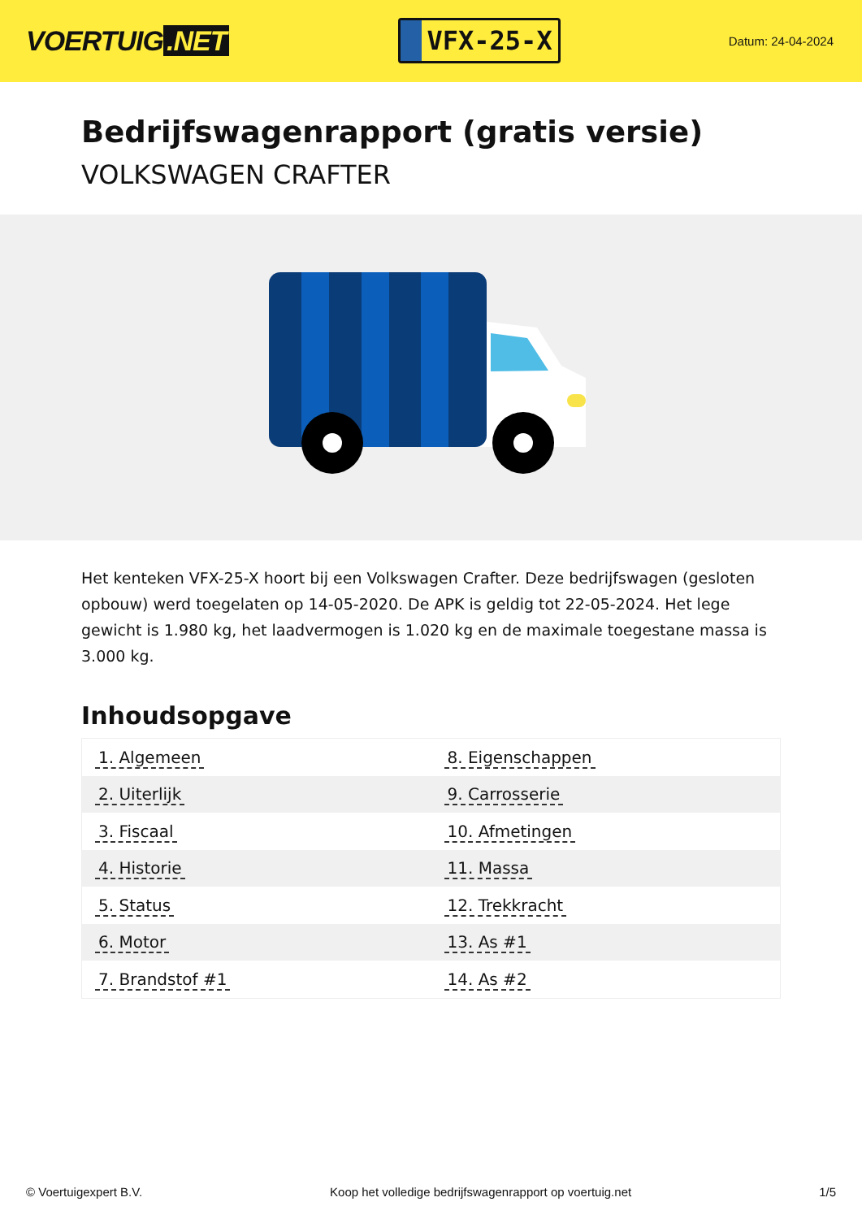VOERTUIG.NET
VFX-25-X
Datum: 24-04-2024
Bedrijfswagenrapport (gratis versie)
VOLKSWAGEN CRAFTER
Het kenteken VFX-25-X hoort bij een Volkswagen Crafter. Deze bedrijfswagen (gesloten opbouw) werd toegelaten op 14-05-2020. De APK is geldig tot 22-05-2024. Het lege gewicht is 1.980 kg, het laadvermogen is 1.020 kg en de maximale toegestane massa is 3.000 kg.
Inhoudsopgave
| 1. Algemeen | 8. Eigenschappen |
| 2. Uiterlijk | 9. Carrosserie |
| 3. Fiscaal | 10. Afmetingen |
| 4. Historie | 11. Massa |
| 5. Status | 12. Trekkracht |
| 6. Motor | 13. As #1 |
| 7. Brandstof #1 | 14. As #2 |
© Voertuigexpert B.V. Koop het volledige bedrijfswagenrapport op voertuig.net
1/5